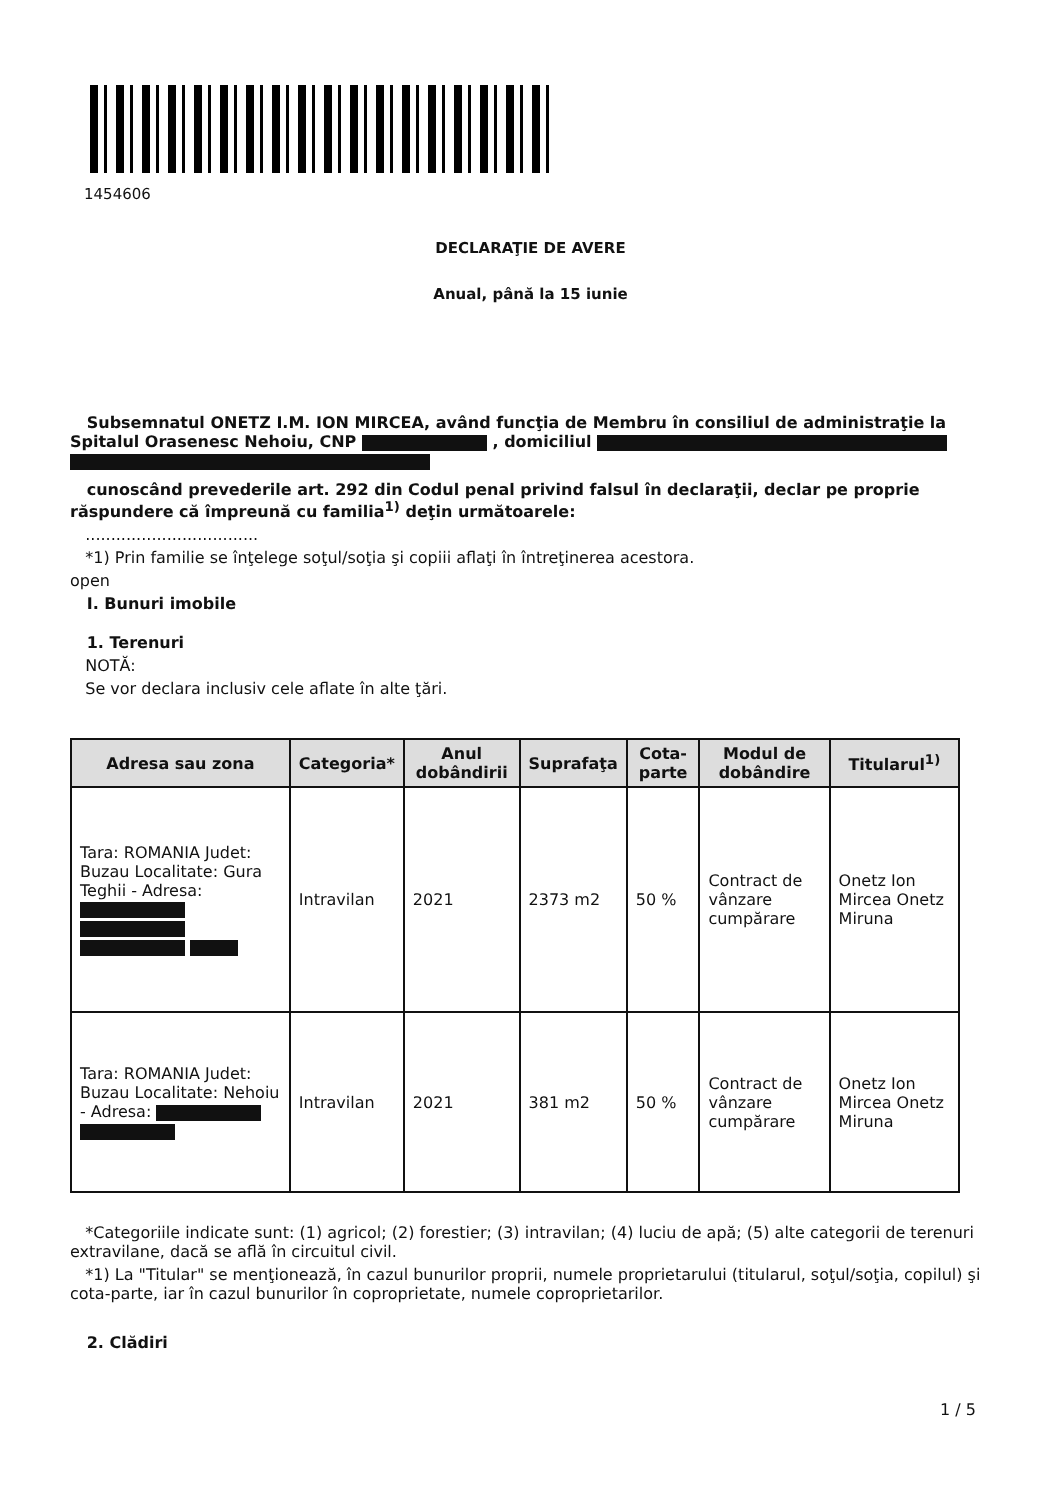1454606
DECLARAŢIE DE AVERE
Anual, până la 15 iunie
Subsemnatul ONETZ I.M. ION MIRCEA, având funcţia de Membru în consiliul de administraţie la Spitalul Orasenesc Nehoiu, CNP , domiciliul
cunoscând prevederile art. 292 din Codul penal privind falsul în declaraţii, declar pe proprie răspundere că împreună cu familia<sup>1)</sup> deţin următoarele:
..................................
*1) Prin familie se înţelege soţul/soţia şi copiii aflaţi în întreţinerea acestora.
open
I. Bunuri imobile
1. Terenuri
NOTĂ:
Se vor declara inclusiv cele aflate în alte ţări.
| Adresa sau zona | Categoria* | Anul dobândirii | Suprafaţa | Cota-parte | Modul de dobândire | Titularul<sup>1)</sup> |
| --- | --- | --- | --- | --- | --- | --- |
| Tara: ROMANIA Judet: Buzau Localitate: Gura Teghii - Adresa: | Intravilan | 2021 | 2373 m2 | 50 % | Contract de vânzare cumpărare | Onetz Ion Mircea Onetz Miruna |
| Tara: ROMANIA Judet: Buzau Localitate: Nehoiu - Adresa: | Intravilan | 2021 | 381 m2 | 50 % | Contract de vânzare cumpărare | Onetz Ion Mircea Onetz Miruna |
*Categoriile indicate sunt: (1) agricol; (2) forestier; (3) intravilan; (4) luciu de apă; (5) alte categorii de terenuri extravilane, dacă se află în circuitul civil.
*1) La "Titular" se menţionează, în cazul bunurilor proprii, numele proprietarului (titularul, soţul/soţia, copilul) şi cota-parte, iar în cazul bunurilor în coproprietate, numele coproprietarilor.
2. Clădiri
1 / 5